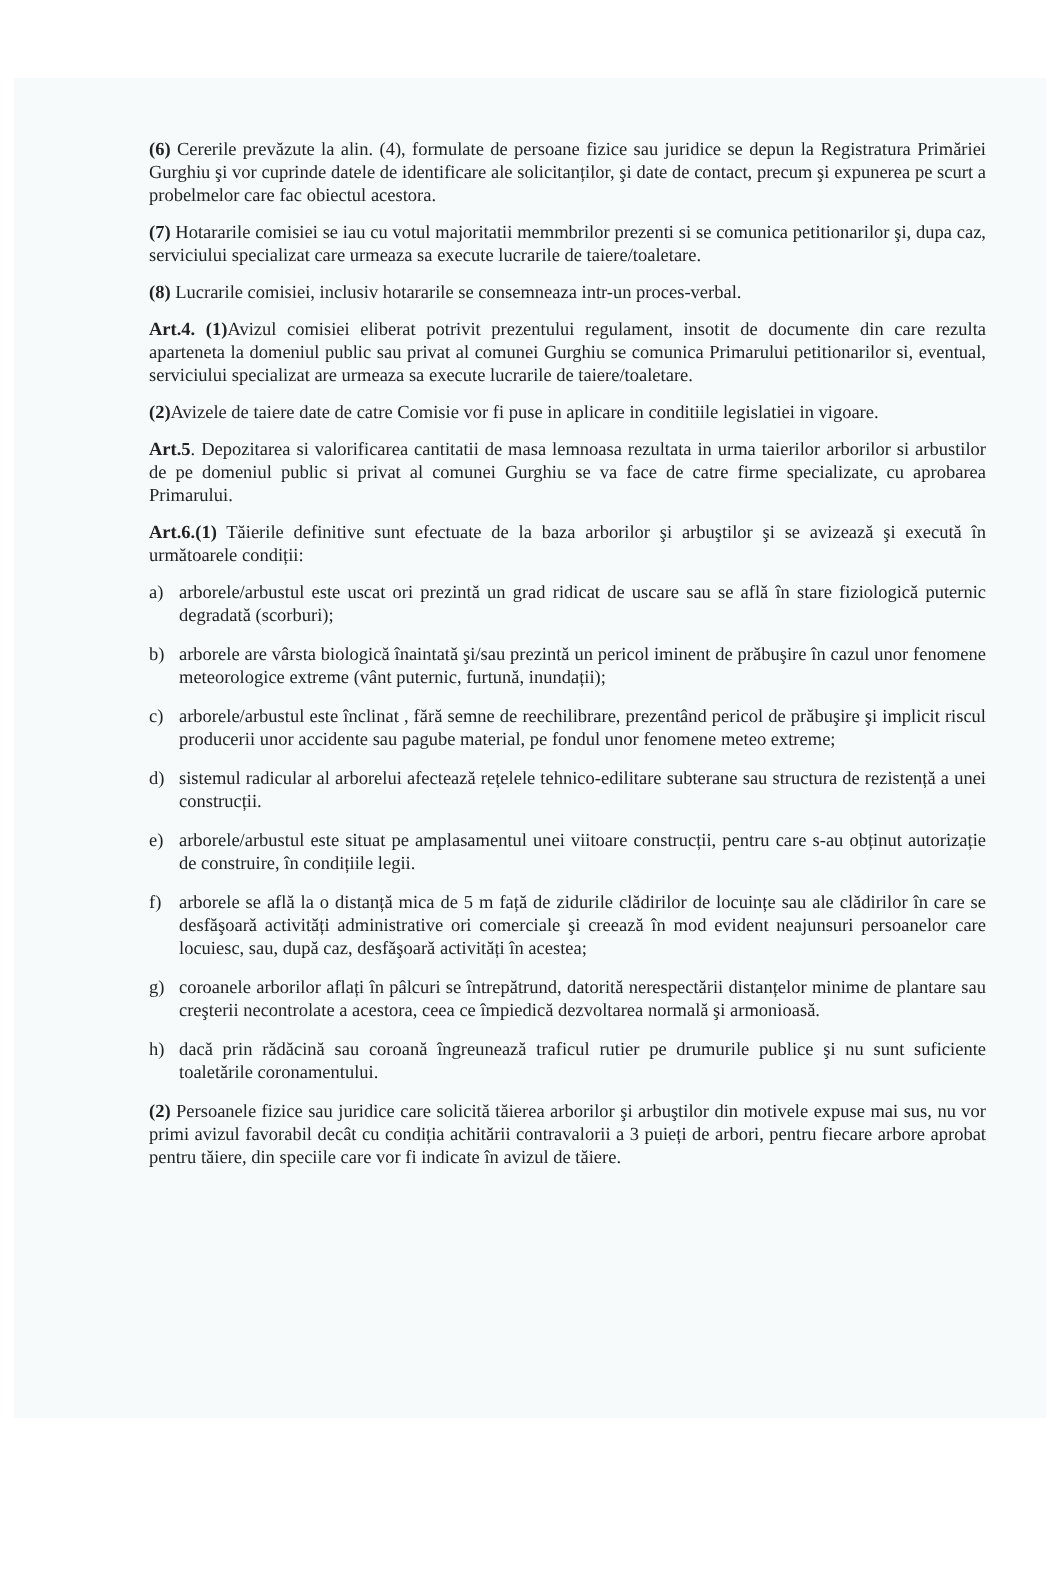(6) Cererile prevăzute la alin. (4), formulate de persoane fizice sau juridice se depun la Registratura Primăriei Gurghiu şi vor cuprinde datele de identificare ale solicitanților, şi date de contact, precum şi expunerea pe scurt a probelmelor care fac obiectul acestora.
(7) Hotararile comisiei se iau cu votul majoritatii memmbrilor prezenti si se comunica petitionarilor şi, dupa caz, serviciului specializat care urmeaza sa execute lucrarile de taiere/toaletare.
(8) Lucrarile comisiei, inclusiv hotararile se consemneaza intr-un proces-verbal.
Art.4. (1) Avizul comisiei eliberat potrivit prezentului regulament, insotit de documente din care rezulta aparteneta la domeniul public sau privat al comunei Gurghiu se comunica Primarului petitionarilor si, eventual, serviciului specializat are urmeaza sa execute lucrarile de taiere/toaletare.
(2) Avizele de taiere date de catre Comisie vor fi puse in aplicare in conditiile legislatiei in vigoare.
Art.5. Depozitarea si valorificarea cantitatii de masa lemnoasa rezultata in urma taierilor arborilor si arbustilor de pe domeniul public si privat al comunei Gurghiu se va face de catre firme specializate, cu aprobarea Primarului.
Art.6.(1) Tăierile definitive sunt efectuate de la baza arborilor şi arbuştilor şi se avizează şi execută în următoarele condiții:
a) arborele/arbustul este uscat ori prezintă un grad ridicat de uscare sau se află în stare fiziologică puternic degradată (scorburi);
b) arborele are vârsta biologică înaintată şi/sau prezintă un pericol iminent de prăbuşire în cazul unor fenomene meteorologice extreme (vânt puternic, furtună, inundații);
c) arborele/arbustul este înclinat , fără semne de reechilibrare, prezentând pericol de prăbuşire şi implicit riscul producerii unor accidente sau pagube material, pe fondul unor fenomene meteo extreme;
d) sistemul radicular al arborelui afectează rețelele tehnico-edilitare subterane sau structura de rezistență a unei construcții.
e) arborele/arbustul este situat pe amplasamentul unei viitoare construcții, pentru care s-au obținut autorizație de construire, în condițiile legii.
f) arborele se află la o distanță mica de 5 m față de zidurile clădirilor de locuințe sau ale clădirilor în care se desfăşoară activități administrative ori comerciale şi creează în mod evident neajunsuri persoanelor care locuiesc, sau, după caz, desfăşoară activități în acestea;
g) coroanele arborilor aflați în pâlcuri se întrepătrund, datorită nerespectării distanțelor minime de plantare sau creşterii necontrolate a acestora, ceea ce împiedică dezvoltarea normală şi armonioasă.
h) dacă prin rădăcină sau coroană îngreunează traficul rutier pe drumurile publice şi nu sunt suficiente toaletările coronamentului.
(2) Persoanele fizice sau juridice care solicită tăierea arborilor şi arbuştilor din motivele expuse mai sus, nu vor primi avizul favorabil decât cu condiția achitării contravalorii a 3 puieți de arbori, pentru fiecare arbore aprobat pentru tăiere, din speciile care vor fi indicate în avizul de tăiere.